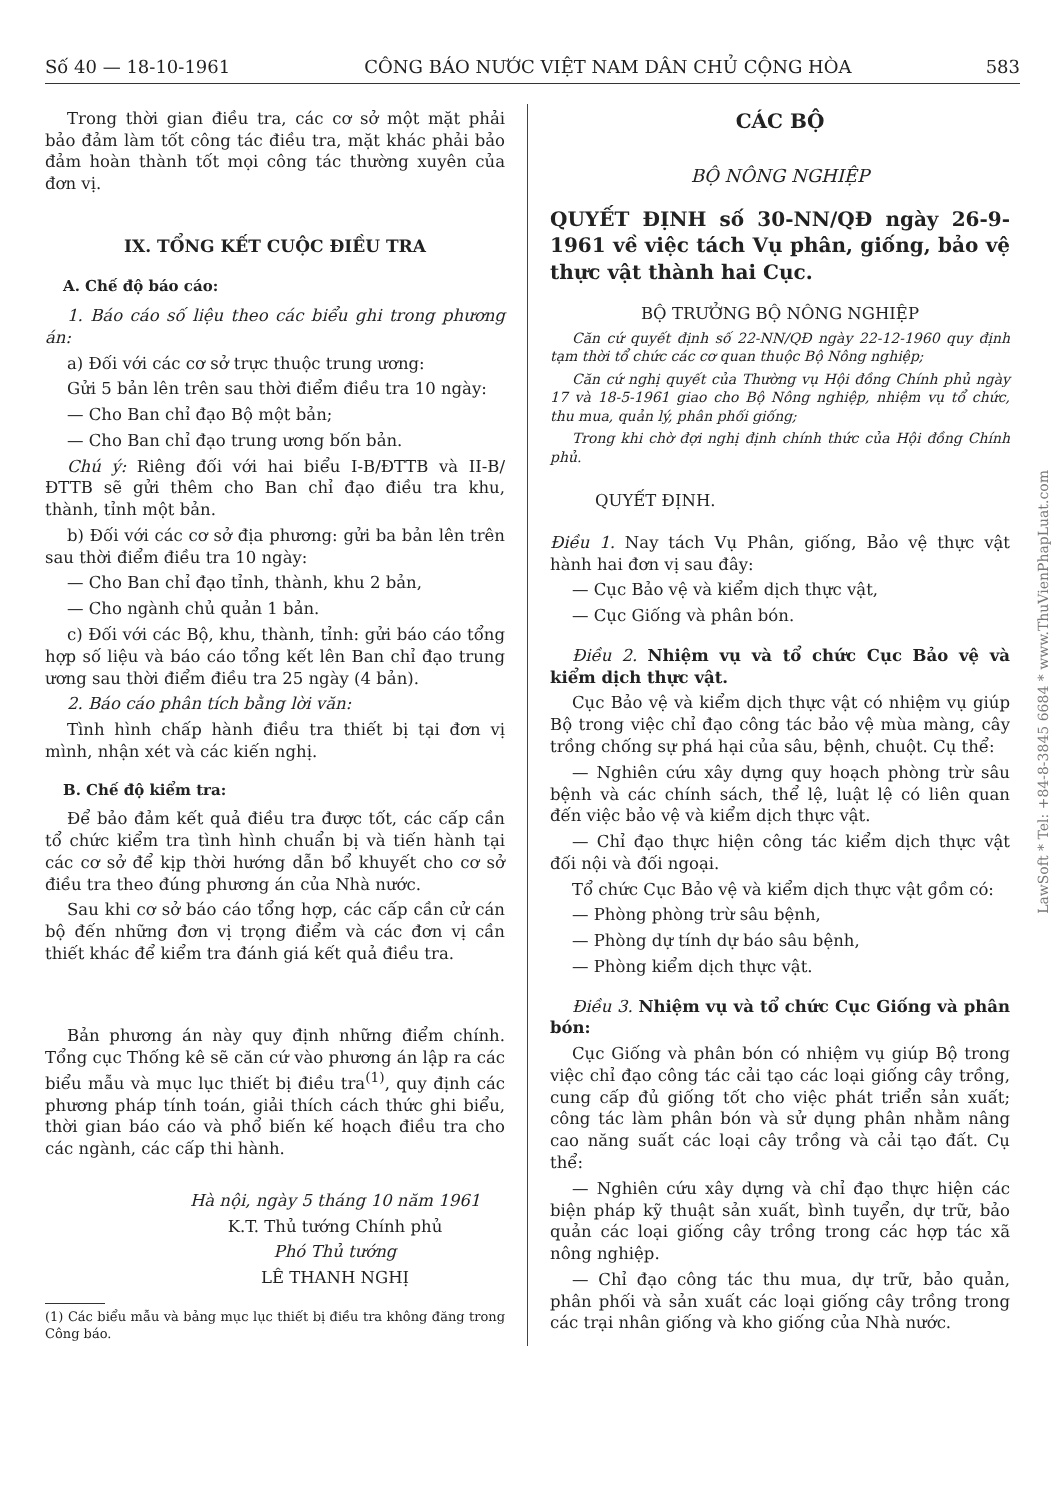Số 40 — 18-10-1961 CÔNG BÁO NƯỚC VIỆT NAM DÂN CHỦ CỘNG HÒA 583
Trong thời gian điều tra, các cơ sở một mặt phải bảo đảm làm tốt công tác điều tra, mặt khác phải bảo đảm hoàn thành tốt mọi công tác thường xuyên của đơn vị.
IX. TỔNG KẾT CUỘC ĐIỀU TRA
A. Chế độ báo cáo:
1. Báo cáo số liệu theo các biểu ghi trong phương án:
a) Đối với các cơ sở trực thuộc trung ương:
Gửi 5 bản lên trên sau thời điểm điều tra 10 ngày:
— Cho Ban chỉ đạo Bộ một bản;
— Cho Ban chỉ đạo trung ương bốn bản.
Chú ý: Riêng đối với hai biểu I-B/ĐTTB và II-B/ĐTTB sẽ gửi thêm cho Ban chỉ đạo điều tra khu, thành, tỉnh một bản.
b) Đối với các cơ sở địa phương: gửi ba bản lên trên sau thời điểm điều tra 10 ngày:
— Cho Ban chỉ đạo tỉnh, thành, khu 2 bản,
— Cho ngành chủ quản 1 bản.
c) Đối với các Bộ, khu, thành, tỉnh: gửi báo cáo tổng hợp số liệu và báo cáo tổng kết lên Ban chỉ đạo trung ương sau thời điểm điều tra 25 ngày (4 bản).
2. Báo cáo phân tích bằng lời văn:
Tình hình chấp hành điều tra thiết bị tại đơn vị mình, nhận xét và các kiến nghị.
B. Chế độ kiểm tra:
Để bảo đảm kết quả điều tra được tốt, các cấp cần tổ chức kiểm tra tình hình chuẩn bị và tiến hành tại các cơ sở để kịp thời hướng dẫn bổ khuyết cho cơ sở điều tra theo đúng phương án của Nhà nước.
Sau khi cơ sở báo cáo tổng hợp, các cấp cần cử cán bộ đến những đơn vị trọng điểm và các đơn vị cần thiết khác để kiểm tra đánh giá kết quả điều tra.
Bản phương án này quy định những điểm chính. Tổng cục Thống kê sẽ căn cứ vào phương án lập ra các biểu mẫu và mục lục thiết bị điều tra<sup>(1)</sup>, quy định các phương pháp tính toán, giải thích cách thức ghi biểu, thời gian báo cáo và phổ biến kế hoạch điều tra cho các ngành, các cấp thi hành.
Hà nội, ngày 5 tháng 10 năm 1961
K.T. Thủ tướng Chính phủ
Phó Thủ tướng
LÊ THANH NGHỊ
(1) Các biểu mẫu và bảng mục lục thiết bị điều tra không đăng trong Công báo.
CÁC BỘ
BỘ NÔNG NGHIỆP
QUYẾT ĐỊNH số 30-NN/QĐ ngày 26-9-1961 về việc tách Vụ phân, giống, bảo vệ thực vật thành hai Cục.
BỘ TRƯỞNG BỘ NÔNG NGHIỆP
Căn cứ quyết định số 22-NN/QĐ ngày 22-12-1960 quy định tạm thời tổ chức các cơ quan thuộc Bộ Nông nghiệp;
Căn cứ nghị quyết của Thường vụ Hội đồng Chính phủ ngày 17 và 18-5-1961 giao cho Bộ Nông nghiệp, nhiệm vụ tổ chức, thu mua, quản lý, phân phối giống;
Trong khi chờ đợi nghị định chính thức của Hội đồng Chính phủ.
QUYẾT ĐỊNH.
Điều 1. Nay tách Vụ Phân, giống, Bảo vệ thực vật hành hai đơn vị sau đây:
— Cục Bảo vệ và kiểm dịch thực vật,
— Cục Giống và phân bón.
Điều 2. Nhiệm vụ và tổ chức Cục Bảo vệ và kiểm dịch thực vật.
Cục Bảo vệ và kiểm dịch thực vật có nhiệm vụ giúp Bộ trong việc chỉ đạo công tác bảo vệ mùa màng, cây trồng chống sự phá hại của sâu, bệnh, chuột. Cụ thể:
— Nghiên cứu xây dựng quy hoạch phòng trừ sâu bệnh và các chính sách, thể lệ, luật lệ có liên quan đến việc bảo vệ và kiểm dịch thực vật.
— Chỉ đạo thực hiện công tác kiểm dịch thực vật đối nội và đối ngoại.
Tổ chức Cục Bảo vệ và kiểm dịch thực vật gồm có:
— Phòng phòng trừ sâu bệnh,
— Phòng dự tính dự báo sâu bệnh,
— Phòng kiểm dịch thực vật.
Điều 3. Nhiệm vụ và tổ chức Cục Giống và phân bón:
Cục Giống và phân bón có nhiệm vụ giúp Bộ trong việc chỉ đạo công tác cải tạo các loại giống cây trồng, cung cấp đủ giống tốt cho việc phát triển sản xuất; công tác làm phân bón và sử dụng phân nhằm nâng cao năng suất các loại cây trồng và cải tạo đất. Cụ thể:
— Nghiên cứu xây dựng và chỉ đạo thực hiện các biện pháp kỹ thuật sản xuất, bình tuyển, dự trữ, bảo quản các loại giống cây trồng trong các hợp tác xã nông nghiệp.
— Chỉ đạo công tác thu mua, dự trữ, bảo quản, phân phối và sản xuất các loại giống cây trồng trong các trại nhân giống và kho giống của Nhà nước.
LawSoft * Tel: +84-8-3845 6684 * www.ThuVienPhapLuat.com